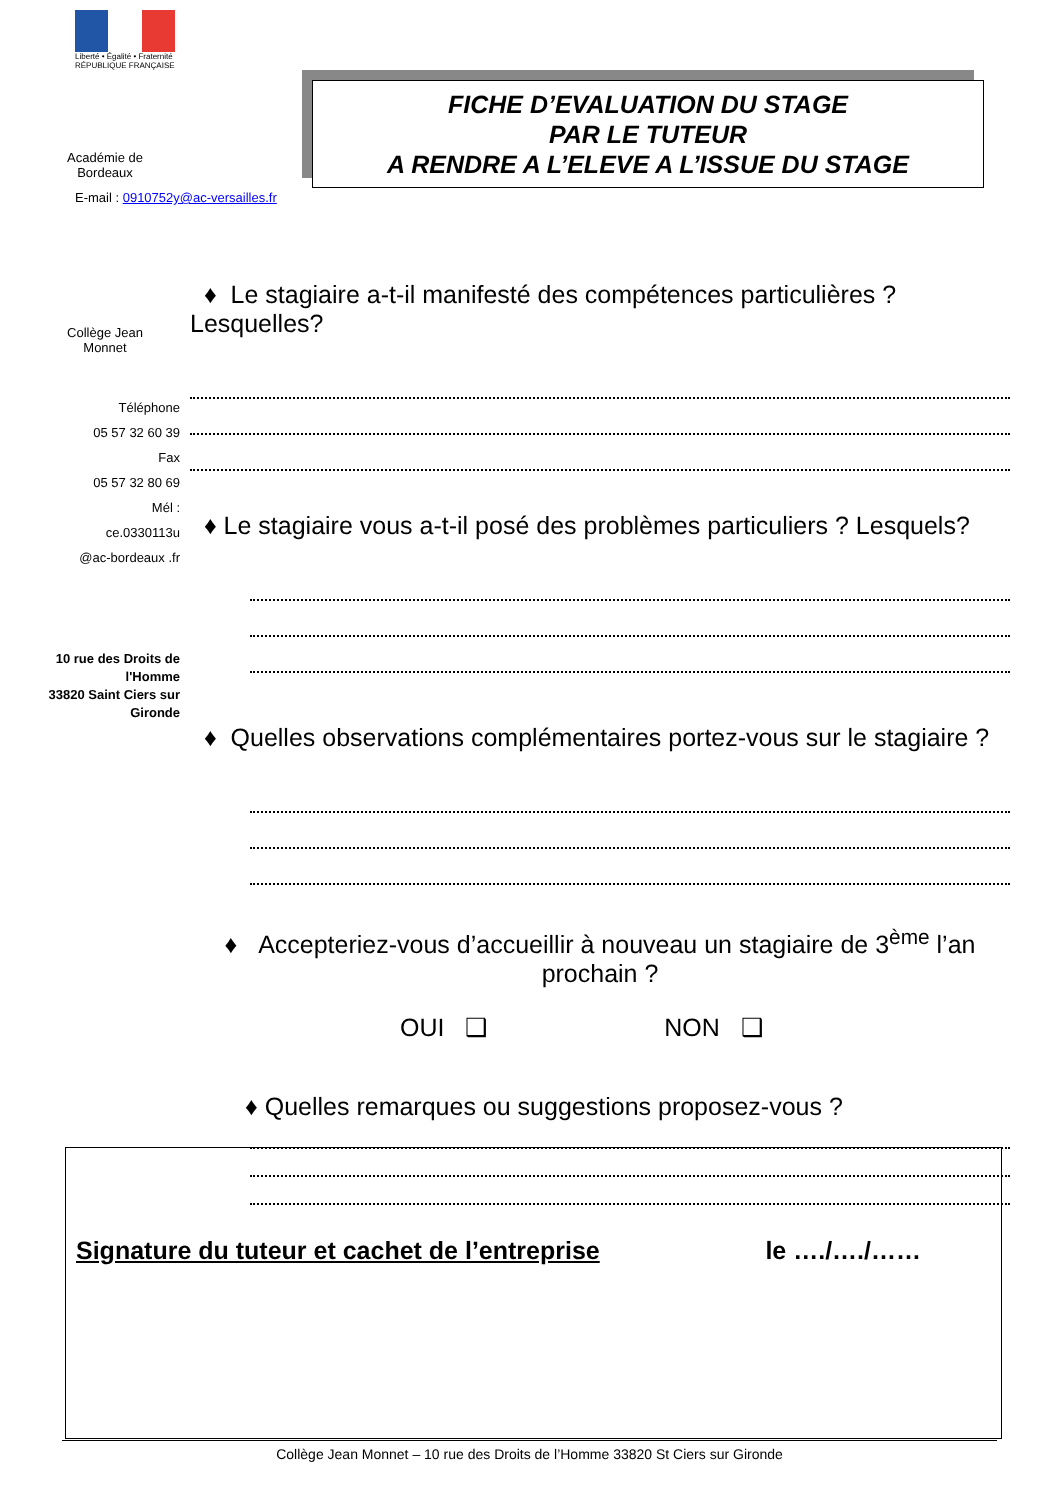Liberté • Égalité • Fraternité
RÉPUBLIQUE FRANÇAISE
Académie de
Bordeaux
E-mail : 0910752y@ac-versailles.fr
Collège Jean
Monnet
Téléphone
05 57 32 60 39
Fax
05 57 32 80 69
Mél :
ce.0330113u
@ac-bordeaux .fr
10 rue des Droits de l'Homme
33820 Saint Ciers sur Gironde
FICHE D’EVALUATION DU STAGE
PAR LE TUTEUR
A RENDRE A L’ELEVE A L’ISSUE DU STAGE
♦ Le stagiaire a-t-il manifesté des compétences particulières ? Lesquelles?
♦ Le stagiaire vous a-t-il posé des problèmes particuliers ? Lesquels?
♦ Quelles observations complémentaires portez-vous sur le stagiaire ?
♦ Accepteriez-vous d’accueillir à nouveau un stagiaire de 3<sup>ème</sup> l’an prochain ?
OUI ❑ NON ❑
♦ Quelles remarques ou suggestions proposez-vous ?
Signature du tuteur et cachet de l’entreprise le …./…./……
Collège Jean Monnet – 10 rue des Droits de l’Homme 33820 St Ciers sur Gironde